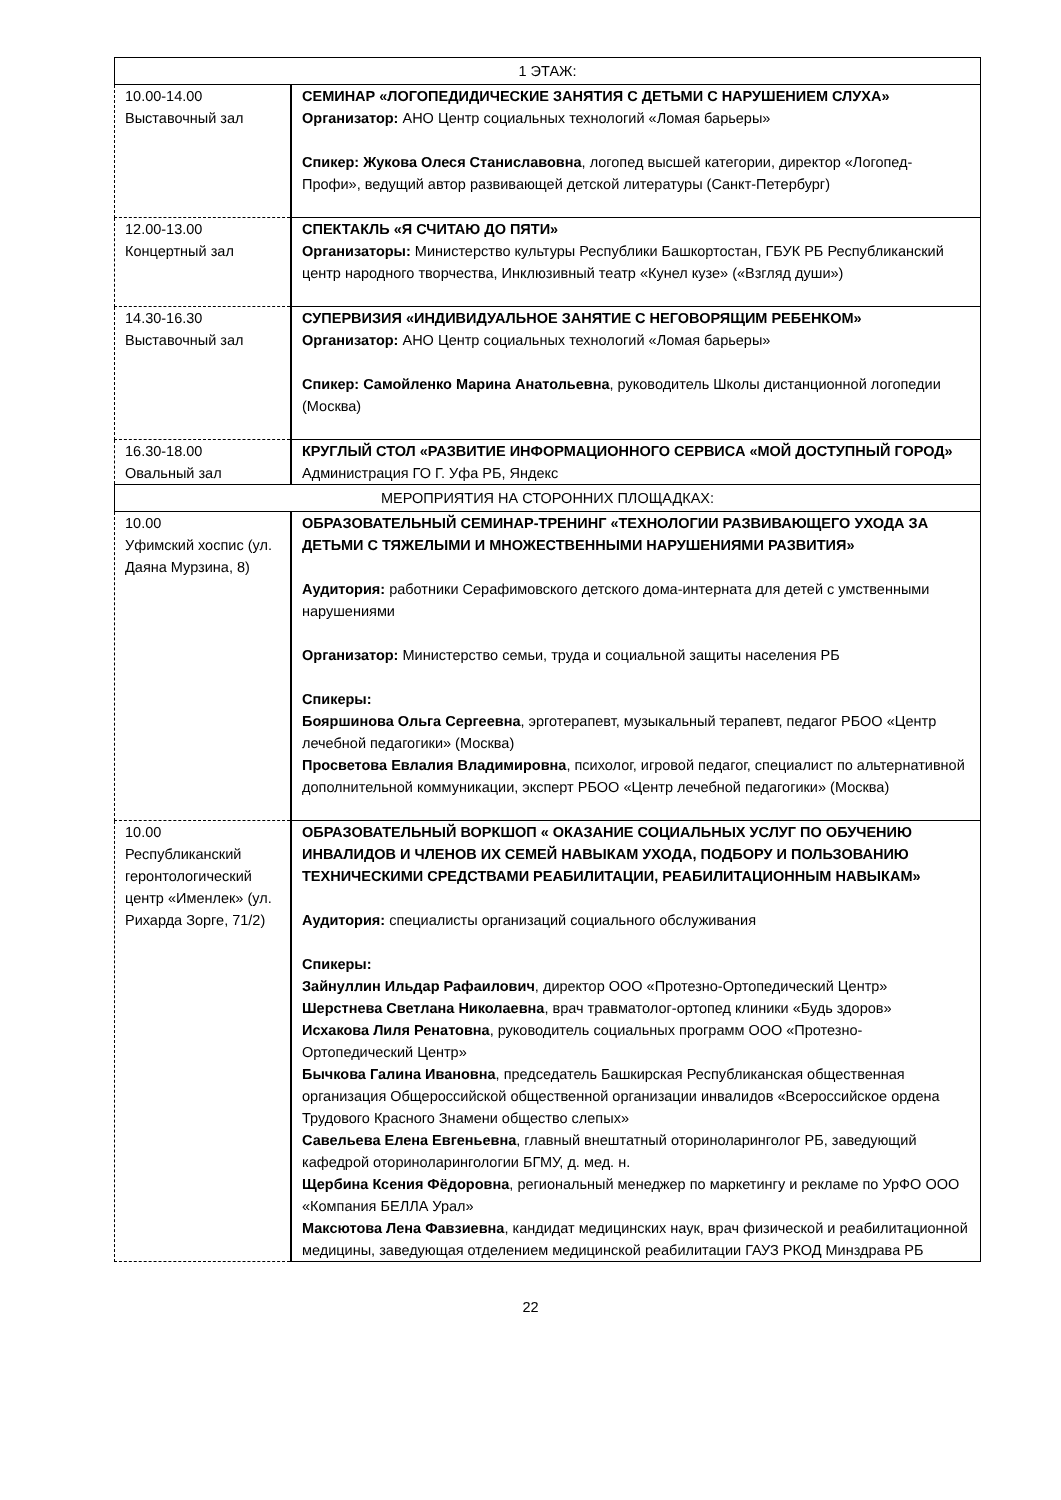| 1 ЭТАЖ: | |
| 10.00-14.00 Выставочный зал | СЕМИНАР «ЛОГОПЕДИДИЧЕСКИЕ ЗАНЯТИЯ С ДЕТЬМИ С НАРУШЕНИЕМ СЛУХА» Организатор: АНО Центр социальных технологий «Ломая барьеры» Спикер: Жукова Олеся Станиславовна , логопед высшей категории, директор «Логопед-Профи», ведущий автор развивающей детской литературы (Санкт-Петербург) |
| 12.00-13.00 Концертный зал | СПЕКТАКЛЬ «Я СЧИТАЮ ДО ПЯТИ» Организаторы: Министерство культуры Республики Башкортостан, ГБУК РБ Республиканский центр народного творчества, Инклюзивный театр «Кунел кузе» («Взгляд души») |
| 14.30-16.30 Выставочный зал | СУПЕРВИЗИЯ «ИНДИВИДУАЛЬНОЕ ЗАНЯТИЕ С НЕГОВОРЯЩИМ РЕБЕНКОМ» Организатор: АНО Центр социальных технологий «Ломая барьеры» Спикер: Самойленко Марина Анатольевна , руководитель Школы дистанционной логопедии (Москва) |
| 16.30-18.00 Овальный зал | КРУГЛЫЙ СТОЛ «РАЗВИТИЕ ИНФОРМАЦИОННОГО СЕРВИСА «МОЙ ДОСТУПНЫЙ ГОРОД» Администрация ГО Г. Уфа РБ, Яндекс |
| МЕРОПРИЯТИЯ НА СТОРОННИХ ПЛОЩАДКАХ: | |
| 10.00 Уфимский хоспис (ул. Даяна Мурзина, 8) | ОБРАЗОВАТЕЛЬНЫЙ СЕМИНАР-ТРЕНИНГ «ТЕХНОЛОГИИ РАЗВИВАЮЩЕГО УХОДА ЗА ДЕТЬМИ С ТЯЖЕЛЫМИ И МНОЖЕСТВЕННЫМИ НАРУШЕНИЯМИ РАЗВИТИЯ» Аудитория: работники Серафимовского детского дома-интерната для детей с умственными нарушениями Организатор: Министерство семьи, труда и социальной защиты населения РБ Спикеры: Бояршинова Ольга Сергеевна , эрготерапевт, музыкальный терапевт, педагог РБОО «Центр лечебной педагогики» (Москва) Просветова Евлалия Владимировна , психолог, игровой педагог, специалист по альтернативной дополнительной коммуникации, эксперт РБОО «Центр лечебной педагогики» (Москва) |
| 10.00 Республиканский геронтологический центр «Именлек» (ул. Рихарда Зорге, 71/2) | ОБРАЗОВАТЕЛЬНЫЙ ВОРКШОП « ОКАЗАНИЕ СОЦИАЛЬНЫХ УСЛУГ ПО ОБУЧЕНИЮ ИНВАЛИДОВ И ЧЛЕНОВ ИХ СЕМЕЙ НАВЫКАМ УХОДА, ПОДБОРУ И ПОЛЬЗОВАНИЮ ТЕХНИЧЕСКИМИ СРЕДСТВАМИ РЕАБИЛИТАЦИИ, РЕАБИЛИТАЦИОННЫМ НАВЫКАМ» Аудитория: специалисты организаций социального обслуживания Спикеры: Зайнуллин Ильдар Рафаилович , директор ООО «Протезно-Ортопедический Центр» Шерстнева Светлана Николаевна , врач травматолог-ортопед клиники «Будь здоров» Исхакова Лиля Ренатовна , руководитель социальных программ ООО «Протезно-Ортопедический Центр» Бычкова Галина Ивановна , председатель Башкирская Республиканская общественная организация Общероссийской общественной организации инвалидов «Всероссийское ордена Трудового Красного Знамени общество слепых» Савельева Елена Евгеньевна , главный внештатный оториноларинголог РБ, заведующий кафедрой оториноларингологии БГМУ, д. мед. н. Щербина Ксения Фёдоровна , региональный менеджер по маркетингу и рекламе по УрФО ООО «Компания БЕЛЛА Урал» Максютова Лена Фавзиевна , кандидат медицинских наук, врач физической и реабилитационной медицины, заведующая отделением медицинской реабилитации ГАУЗ РКОД Минздрава РБ |
22